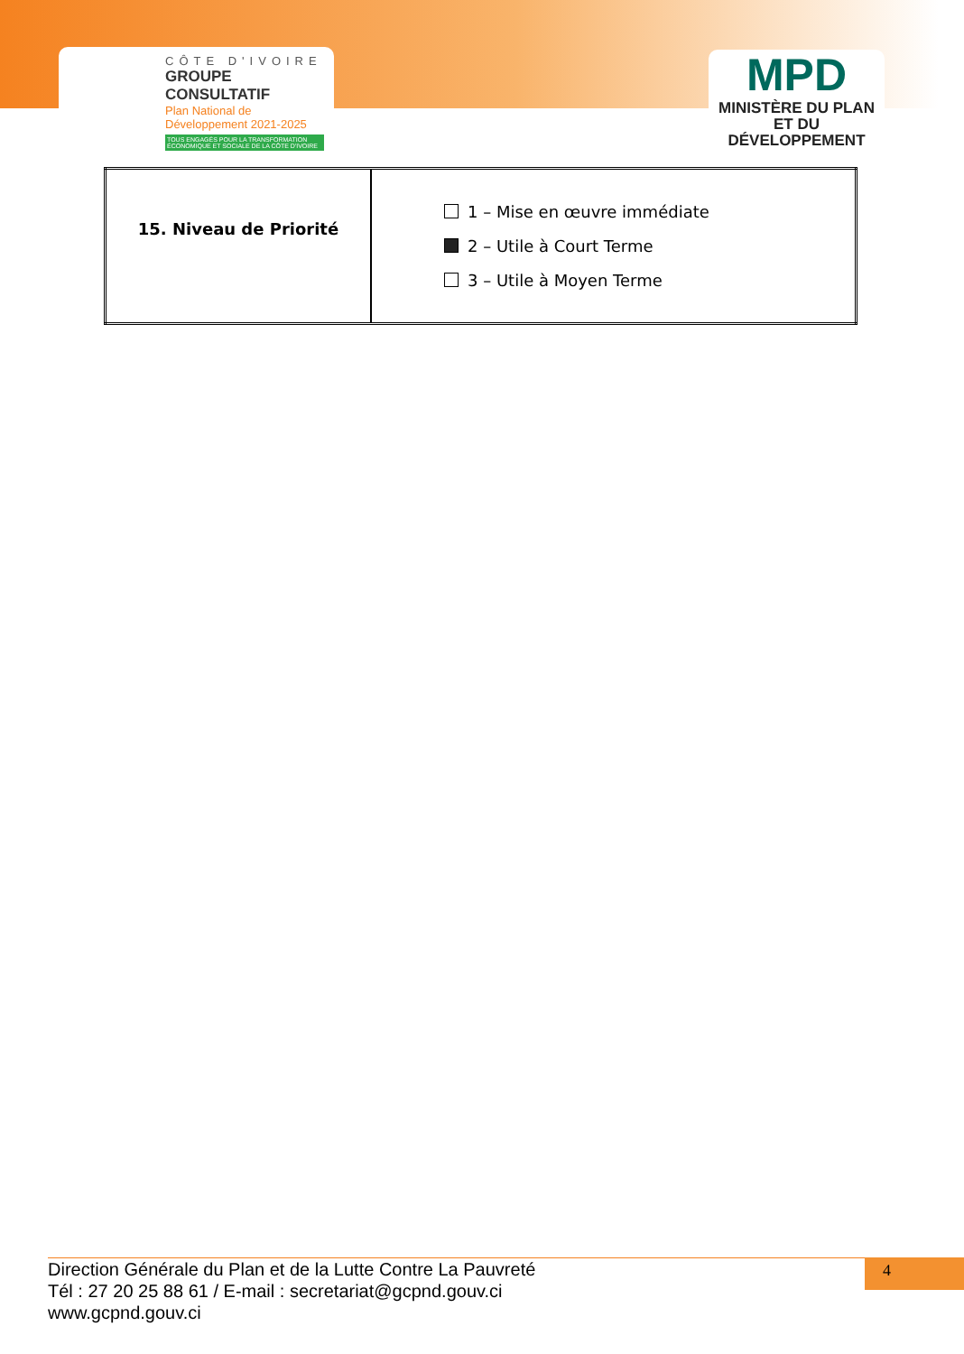CÔTE D'IVOIRE
GROUPE CONSULTATIF
Plan National de Développement 2021-2025
TOUS ENGAGÉS POUR LA TRANSFORMATION ÉCONOMIQUE ET SOCIALE DE LA CÔTE D'IVOIRE
MPD
MINISTÈRE DU PLAN
ET DU DÉVELOPPEMENT
| 15. Niveau de Priorité | 1 – Mise en œuvre immédiate 2 – Utile à Court Terme 3 – Utile à Moyen Terme |
Direction Générale du Plan et de la Lutte Contre La Pauvreté
Tél : 27 20 25 88 61 / E-mail : secretariat@gcpnd.gouv.ci
www.gcpnd.gouv.ci
4